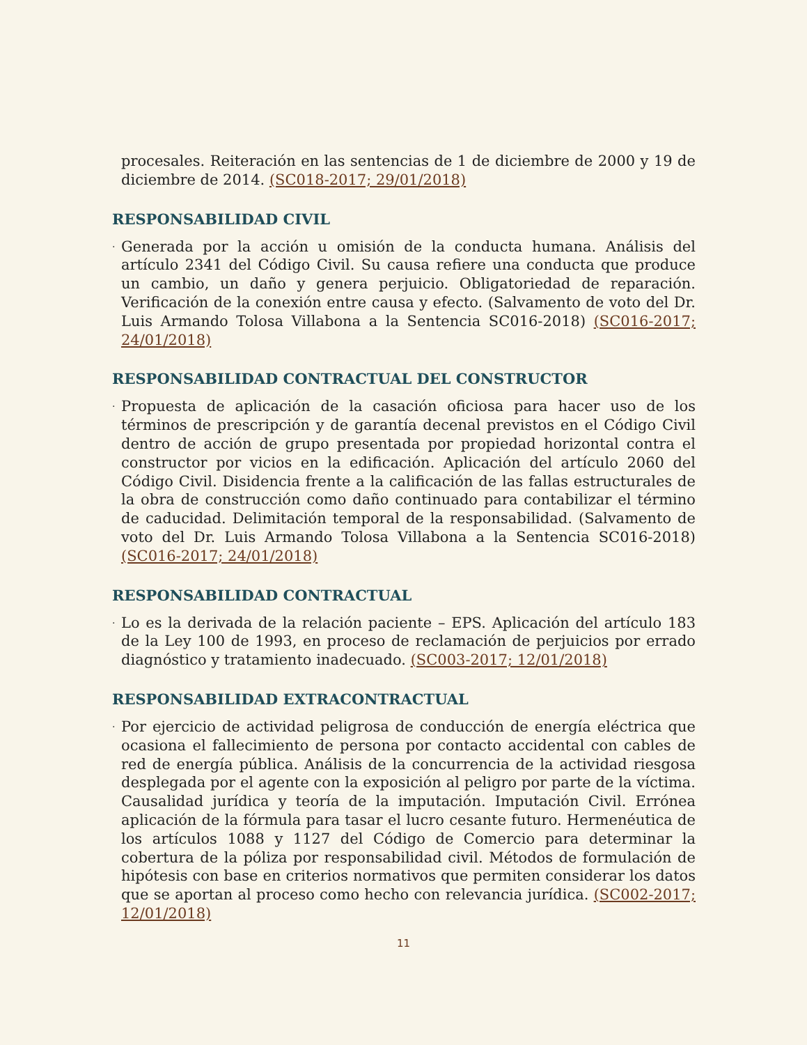procesales. Reiteración en las sentencias de 1 de diciembre de 2000 y 19 de diciembre de 2014. (SC018-2017; 29/01/2018)
RESPONSABILIDAD CIVIL
· Generada por la acción u omisión de la conducta humana. Análisis del artículo 2341 del Código Civil. Su causa refiere una conducta que produce un cambio, un daño y genera perjuicio. Obligatoriedad de reparación. Verificación de la conexión entre causa y efecto. (Salvamento de voto del Dr. Luis Armando Tolosa Villabona a la Sentencia SC016-2018) (SC016-2017; 24/01/2018)
RESPONSABILIDAD CONTRACTUAL DEL CONSTRUCTOR
· Propuesta de aplicación de la casación oficiosa para hacer uso de los términos de prescripción y de garantía decenal previstos en el Código Civil dentro de acción de grupo presentada por propiedad horizontal contra el constructor por vicios en la edificación. Aplicación del artículo 2060 del Código Civil. Disidencia frente a la calificación de las fallas estructurales de la obra de construcción como daño continuado para contabilizar el término de caducidad. Delimitación temporal de la responsabilidad. (Salvamento de voto del Dr. Luis Armando Tolosa Villabona a la Sentencia SC016-2018) (SC016-2017; 24/01/2018)
RESPONSABILIDAD CONTRACTUAL
· Lo es la derivada de la relación paciente – EPS. Aplicación del artículo 183 de la Ley 100 de 1993, en proceso de reclamación de perjuicios por errado diagnóstico y tratamiento inadecuado. (SC003-2017; 12/01/2018)
RESPONSABILIDAD EXTRACONTRACTUAL
· Por ejercicio de actividad peligrosa de conducción de energía eléctrica que ocasiona el fallecimiento de persona por contacto accidental con cables de red de energía pública. Análisis de la concurrencia de la actividad riesgosa desplegada por el agente con la exposición al peligro por parte de la víctima. Causalidad jurídica y teoría de la imputación. Imputación Civil. Errónea aplicación de la fórmula para tasar el lucro cesante futuro. Hermenéutica de los artículos 1088 y 1127 del Código de Comercio para determinar la cobertura de la póliza por responsabilidad civil. Métodos de formulación de hipótesis con base en criterios normativos que permiten considerar los datos que se aportan al proceso como hecho con relevancia jurídica. (SC002-2017; 12/01/2018)
11